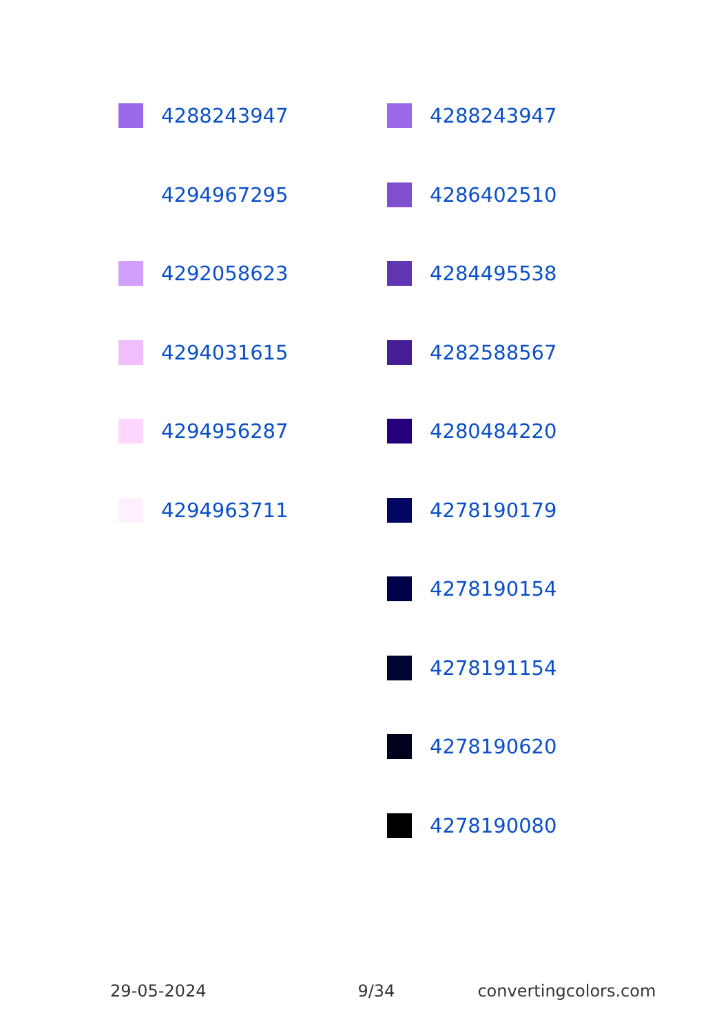4288243947
4294967295
4292058623
4294031615
4294956287
4294963711
4288243947
4286402510
4284495538
4282588567
4280484220
4278190179
4278190154
4278191154
4278190620
4278190080
29-05-2024 9/34 convertingcolors.com